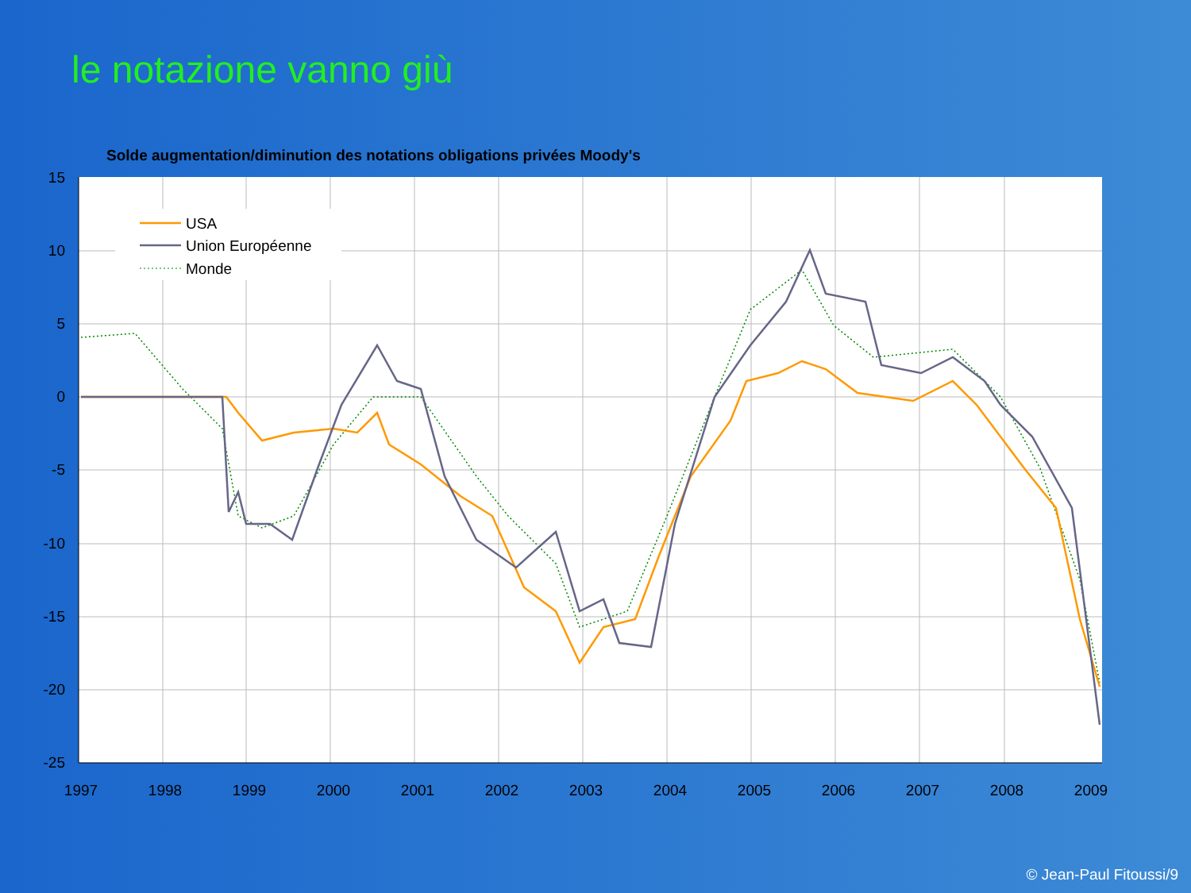le notazione vanno giù
Solde augmentation/diminution des notations obligations privées Moody's
15
10
5
0
-5
-10
-15
-20
-25
1997
1998
1999
2000
2001
2002
2003
2004
2005
2006
2007
2008
2009
USA
Union Européenne
Monde
© Jean-Paul Fitoussi/9